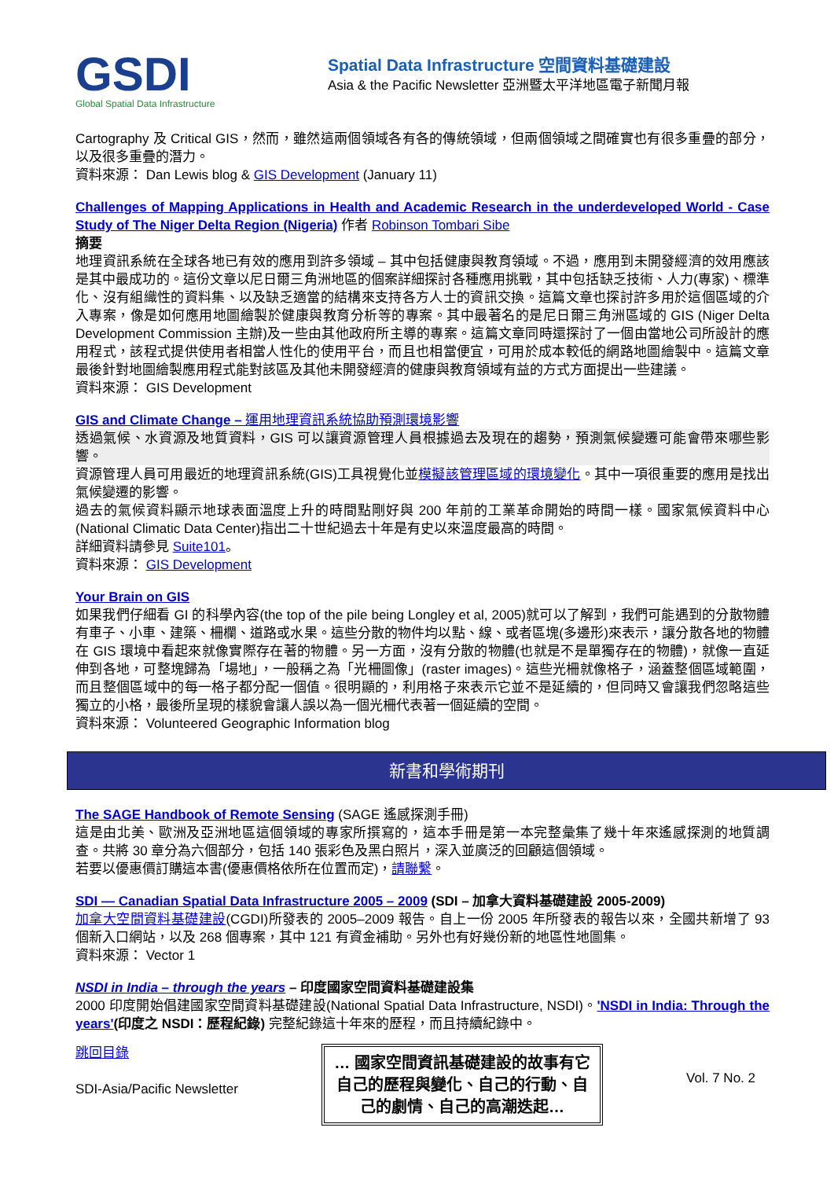GSDI
Global Spatial Data Infrastructure
Spatial Data Infrastructure 空間資料基礎建設
Asia & the Pacific Newsletter 亞洲暨太平洋地區電子新聞月報
Cartography 及 Critical GIS，然而，雖然這兩個領域各有各的傳統領域，但兩個領域之間確實也有很多重疊的部分，以及很多重疊的潛力。
資料來源： Dan Lewis blog & GIS Development (January 11)
Challenges of Mapping Applications in Health and Academic Research in the underdeveloped World - Case Study of The Niger Delta Region (Nigeria) 作者 Robinson Tombari Sibe
摘要
地理資訊系統在全球各地已有效的應用到許多領域 – 其中包括健康與教育領域。不過，應用到未開發經濟的效用應該是其中最成功的。這份文章以尼日爾三角洲地區的個案詳細探討各種應用挑戰，其中包括缺乏技術、人力(專家)、標準化、沒有組織性的資料集、以及缺乏適當的結構來支持各方人士的資訊交換。這篇文章也探討許多用於這個區域的介入專案，像是如何應用地圖繪製於健康與教育分析等的專案。其中最著名的是尼日爾三角洲區域的 GIS (Niger Delta Development Commission 主辦)及一些由其他政府所主導的專案。這篇文章同時還探討了一個由當地公司所設計的應用程式，該程式提供使用者相當人性化的使用平台，而且也相當便宜，可用於成本較低的網路地圖繪製中。這篇文章最後針對地圖繪製應用程式能對該區及其他未開發經濟的健康與教育領域有益的方式方面提出一些建議。
資料來源： GIS Development
GIS and Climate Change – 運用地理資訊系統協助預測環境影響
透過氣候、水資源及地質資料，GIS 可以讓資源管理人員根據過去及現在的趨勢，預測氣候變遷可能會帶來哪些影響。
資源管理人員可用最近的地理資訊系統(GIS)工具視覺化並模擬該管理區域的環境變化。其中一項很重要的應用是找出氣候變遷的影響。
過去的氣候資料顯示地球表面溫度上升的時間點剛好與 200 年前的工業革命開始的時間一樣。國家氣候資料中心(National Climatic Data Center)指出二十世紀過去十年是有史以來溫度最高的時間。
詳細資料請參見 Suite101。
資料來源： GIS Development
Your Brain on GIS
如果我們仔細看 GI 的科學內容(the top of the pile being Longley et al, 2005)就可以了解到，我們可能遇到的分散物體有車子、小車、建築、柵欄、道路或水果。這些分散的物件均以點、線、或者區塊(多邊形)來表示，讓分散各地的物體在 GIS 環境中看起來就像實際存在著的物體。另一方面，沒有分散的物體(也就是不是單獨存在的物體)，就像一直延伸到各地，可整塊歸為「場地」，一般稱之為「光柵圖像」(raster images)。這些光柵就像格子，涵蓋整個區域範圍，而且整個區域中的每一格子都分配一個值。很明顯的，利用格子來表示它並不是延續的，但同時又會讓我們忽略這些獨立的小格，最後所呈現的樣貌會讓人誤以為一個光柵代表著一個延續的空間。
資料來源： Volunteered Geographic Information blog
新書和學術期刊
The SAGE Handbook of Remote Sensing (SAGE 遙感探測手冊)
這是由北美、歐洲及亞洲地區這個領域的專家所撰寫的，這本手冊是第一本完整彙集了幾十年來遙感探測的地質調查。共將 30 章分為六個部分，包括 140 張彩色及黑白照片，深入並廣泛的回顧這個領域。
若要以優惠價訂購這本書(優惠價格依所在位置而定)，請聯繫。
SDI — Canadian Spatial Data Infrastructure 2005 – 2009 (SDI – 加拿大資料基礎建設 2005-2009)
加拿大空間資料基礎建設(CGDI)所發表的 2005–2009 報告。自上一份 2005 年所發表的報告以來，全國共新增了 93 個新入口網站，以及 268 個專案，其中 121 有資金補助。另外也有好幾份新的地區性地圖集。
資料來源： Vector 1
NSDI in India – through the years – 印度國家空間資料基礎建設集
2000 印度開始倡建國家空間資料基礎建設(National Spatial Data Infrastructure, NSDI)。'NSDI in India: Through the years'(印度之 NSDI：歷程紀錄) 完整紀錄這十年來的歷程，而且持續紀錄中。
跳回目錄
SDI-Asia/Pacific Newsletter
… 國家空間資訊基礎建設的故事有它自己的歷程與變化、自己的行動、自己的劇情、自己的高潮迭起…
Vol. 7 No. 2